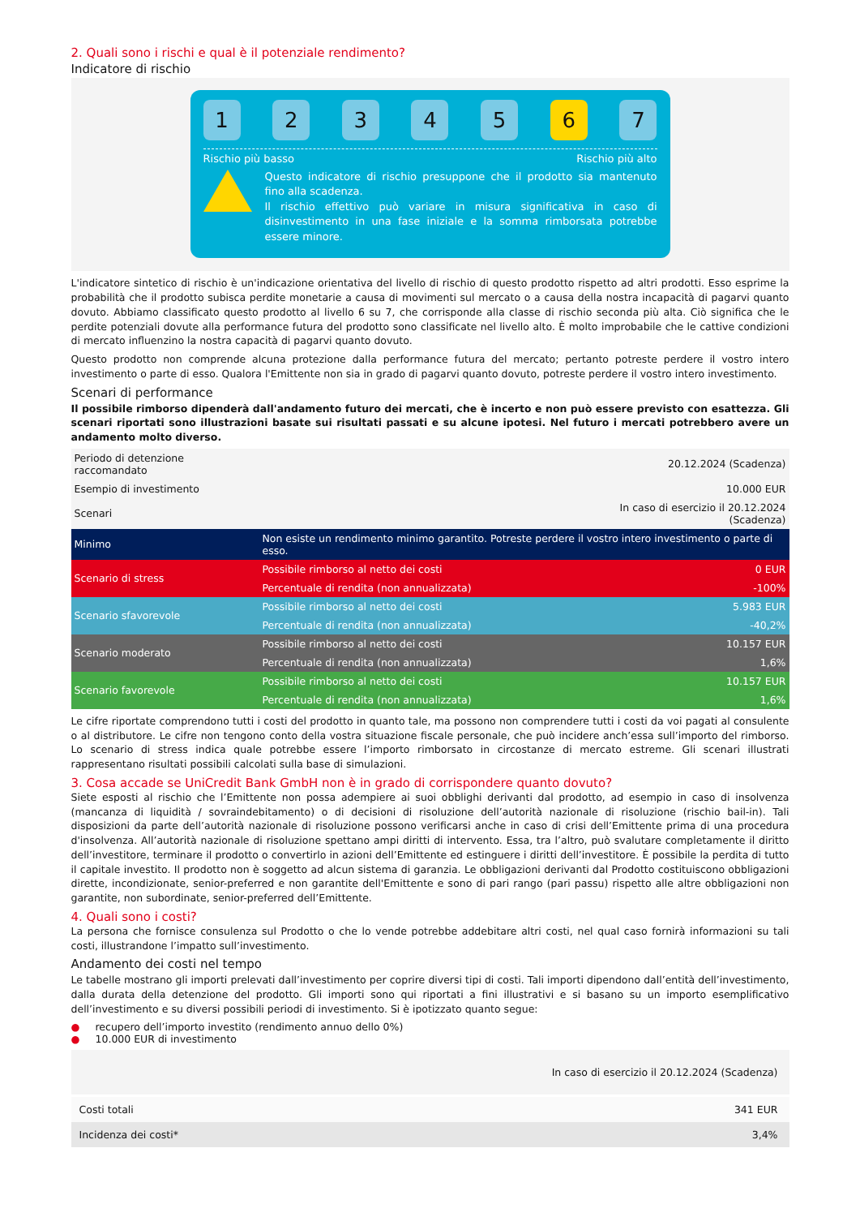2. Quali sono i rischi e qual è il potenziale rendimento?
Indicatore di rischio
1 2 3 4 5 6 7
Rischio più basso Rischio più alto
Questo indicatore di rischio presuppone che il prodotto sia mantenuto fino alla scadenza.
Il rischio effettivo può variare in misura significativa in caso di disinvestimento in una fase iniziale e la somma rimborsata potrebbe essere minore.
L'indicatore sintetico di rischio è un'indicazione orientativa del livello di rischio di questo prodotto rispetto ad altri prodotti. Esso esprime la probabilità che il prodotto subisca perdite monetarie a causa di movimenti sul mercato o a causa della nostra incapacità di pagarvi quanto dovuto. Abbiamo classificato questo prodotto al livello 6 su 7, che corrisponde alla classe di rischio seconda più alta. Ciò significa che le perdite potenziali dovute alla performance futura del prodotto sono classificate nel livello alto. È molto improbabile che le cattive condizioni di mercato influenzino la nostra capacità di pagarvi quanto dovuto.
Questo prodotto non comprende alcuna protezione dalla performance futura del mercato; pertanto potreste perdere il vostro intero investimento o parte di esso. Qualora l'Emittente non sia in grado di pagarvi quanto dovuto, potreste perdere il vostro intero investimento.
Scenari di performance
Il possibile rimborso dipenderà dall'andamento futuro dei mercati, che è incerto e non può essere previsto con esattezza. Gli scenari riportati sono illustrazioni basate sui risultati passati e su alcune ipotesi. Nel futuro i mercati potrebbero avere un andamento molto diverso.
| Periodo di detenzione raccomandato | | 20.12.2024 (Scadenza) |
| Esempio di investimento | | 10.000 EUR |
| Scenari | | In caso di esercizio il 20.12.2024 (Scadenza) |
| Minimo | Non esiste un rendimento minimo garantito. Potreste perdere il vostro intero investimento o parte di esso. | |
| Scenario di stress | Possibile rimborso al netto dei costi | 0 EUR |
| | Percentuale di rendita (non annualizzata) | -100% |
| Scenario sfavorevole | Possibile rimborso al netto dei costi | 5.983 EUR |
| | Percentuale di rendita (non annualizzata) | -40,2% |
| Scenario moderato | Possibile rimborso al netto dei costi | 10.157 EUR |
| | Percentuale di rendita (non annualizzata) | 1,6% |
| Scenario favorevole | Possibile rimborso al netto dei costi | 10.157 EUR |
| | Percentuale di rendita (non annualizzata) | 1,6% |
Le cifre riportate comprendono tutti i costi del prodotto in quanto tale, ma possono non comprendere tutti i costi da voi pagati al consulente o al distributore. Le cifre non tengono conto della vostra situazione fiscale personale, che può incidere anch’essa sull’importo del rimborso. Lo scenario di stress indica quale potrebbe essere l’importo rimborsato in circostanze di mercato estreme. Gli scenari illustrati rappresentano risultati possibili calcolati sulla base di simulazioni.
3. Cosa accade se UniCredit Bank GmbH non è in grado di corrispondere quanto dovuto?
Siete esposti al rischio che l’Emittente non possa adempiere ai suoi obblighi derivanti dal prodotto, ad esempio in caso di insolvenza (mancanza di liquidità / sovraindebitamento) o di decisioni di risoluzione dell’autorità nazionale di risoluzione (rischio bail-in). Tali disposizioni da parte dell’autorità nazionale di risoluzione possono verificarsi anche in caso di crisi dell’Emittente prima di una procedura d'insolvenza. All’autorità nazionale di risoluzione spettano ampi diritti di intervento. Essa, tra l’altro, può svalutare completamente il diritto dell’investitore, terminare il prodotto o convertirlo in azioni dell’Emittente ed estinguere i diritti dell’investitore. È possibile la perdita di tutto il capitale investito. Il prodotto non è soggetto ad alcun sistema di garanzia. Le obbligazioni derivanti dal Prodotto costituiscono obbligazioni dirette, incondizionate, senior-preferred e non garantite dell'Emittente e sono di pari rango (pari passu) rispetto alle altre obbligazioni non garantite, non subordinate, senior-preferred dell’Emittente.
4. Quali sono i costi?
La persona che fornisce consulenza sul Prodotto o che lo vende potrebbe addebitare altri costi, nel qual caso fornirà informazioni su tali costi, illustrandone l’impatto sull’investimento.
Andamento dei costi nel tempo
Le tabelle mostrano gli importi prelevati dall’investimento per coprire diversi tipi di costi. Tali importi dipendono dall’entità dell’investimento, dalla durata della detenzione del prodotto. Gli importi sono qui riportati a fini illustrativi e si basano su un importo esemplificativo dell’investimento e su diversi possibili periodi di investimento. Si è ipotizzato quanto segue:
● recupero dell’importo investito (rendimento annuo dello 0%)
● 10.000 EUR di investimento
| | In caso di esercizio il 20.12.2024 (Scadenza) |
| Costi totali | 341 EUR |
| Incidenza dei costi* | 3,4% |